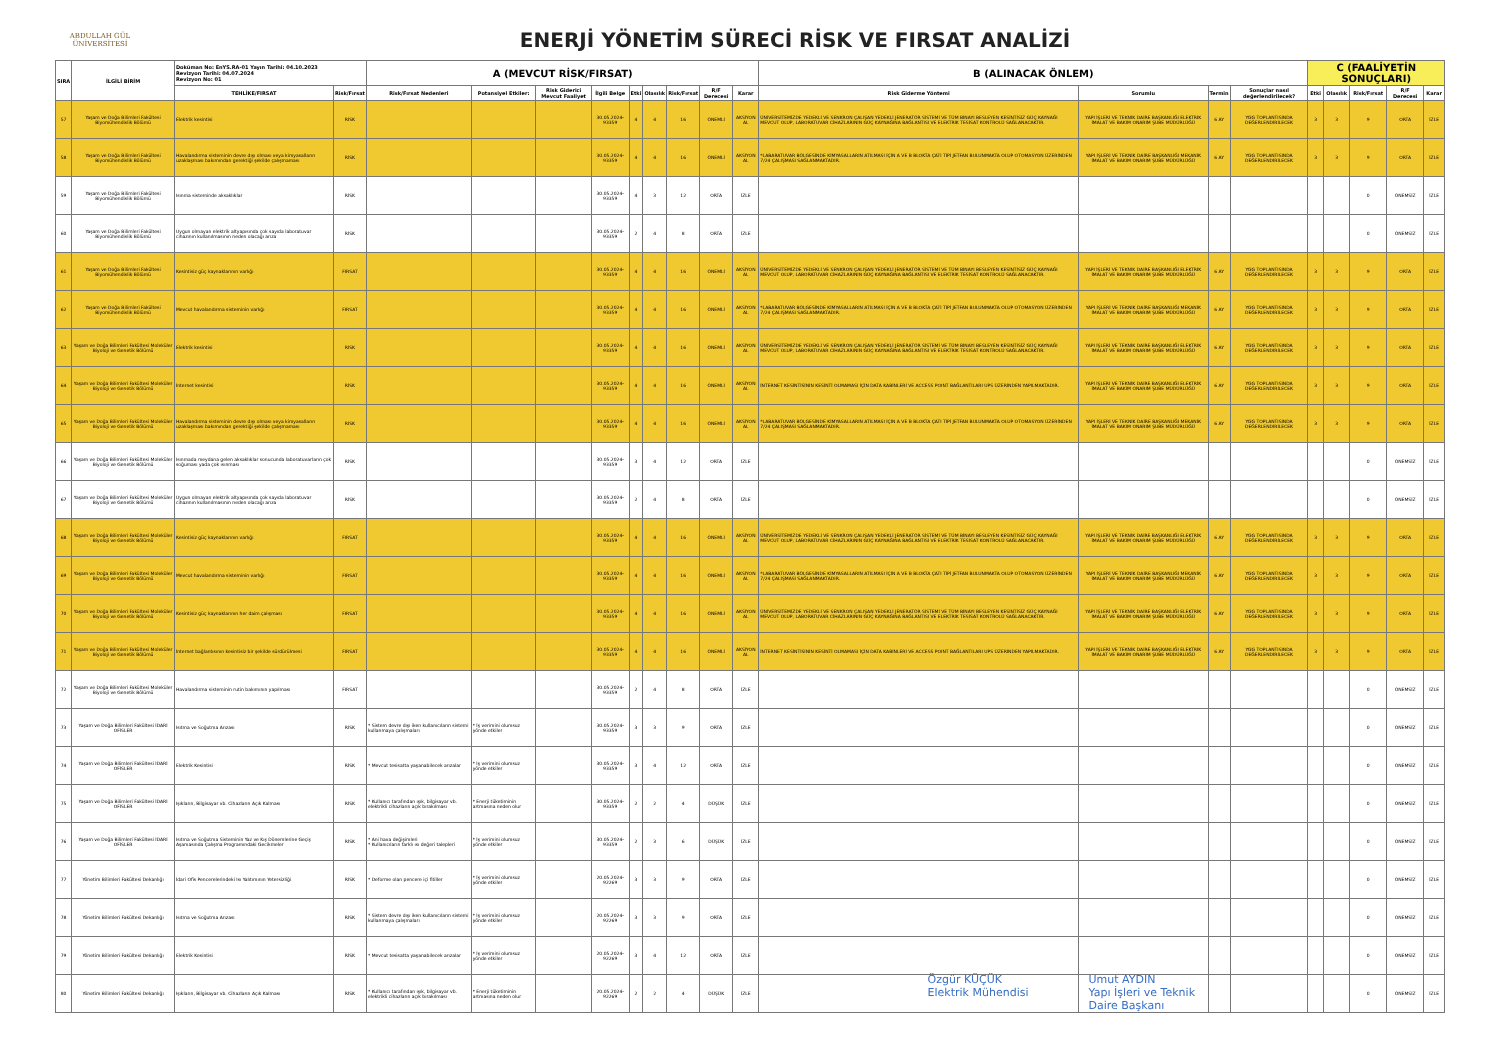ABDULLAH GÜL
ÜNİVERSİTESİ
ENERJİ YÖNETİM SÜRECİ RİSK VE FIRSAT ANALİZİ
| SIRA | İLGİLİ BİRİM | Doküman No: EnYS.RA-01 Yayın Tarihi: 04.10.2023 Revizyon Tarihi: 04.07.2024 Revizyon No: 01 | | A (MEVCUT RİSK/FIRSAT) | | | | | | | | | B (ALINACAK ÖNLEM) | | | | C (FAALİYETİN SONUÇLARI) | | | | |
| --- | --- | --- | --- | --- | --- | --- | --- | --- | --- | --- | --- | --- | --- | --- | --- | --- | --- | --- | --- | --- | --- |
| | | TEHLİKE/FIRSAT | Risk/Fırsat | Risk/Fırsat Nedenleri | Potansiyel Etkiler: | Risk Giderici Mevcut Faaliyet | İlgili Belge | Etki | Olasılık | Risk/Fırsat | R/F Derecesi | Karar | Risk Giderme Yöntemi | Sorumlu | Termin | Sonuçlar nasıl değerlendirilecek? | Etki | Olasılık | Risk/Fırsat | R/F Derecesi | Karar |
| 57 | Yaşam ve Doğa Bilimleri Fakültesi Biyomühendislik Bölümü | Elektrik kesintisi | RİSK | | | | 30.05.2024-93359 | 4 | 4 | 16 | ÖNEMLİ | AKSİYON AL | ÜNİVERSİTEMİZDE YEDEKLİ VE SENKRON ÇALIŞAN YEDEKLİ JENERATÖR SİSTEMİ VE TÜM BİNAYI BESLEYEN KESİNTİSİZ GÜÇ KAYNAĞI MEVCUT OLUP, LABORATUVAR CİHAZLARININ GÜÇ KAYNAĞINA BAĞLANTISI VE ELEKTRİK TESİSAT KONTROLÜ SAĞLANACAKTIR. | YAPI İŞLERİ VE TEKNİK DAİRE BAŞKANLIĞI ELEKTRİK İMALAT VE BAKIM ONARIM ŞUBE MÜDÜRLÜĞÜ | 6 AY | YGG TOPLANTISINDA DEĞERLENDİRİLECEK | 3 | 3 | 9 | ORTA | İZLE |
| 58 | Yaşam ve Doğa Bilimleri Fakültesi Biyomühendislik Bölümü | Havalandırma sisteminin devre dışı olması veya kimyasalların uzaklaşması bakımından gerektiği şekilde çalışmaması | RİSK | | | | 30.05.2024-93359 | 4 | 4 | 16 | ÖNEMLİ | AKSİYON AL | *LABARATUVAR BÖLGESİNDE KİMYASALLARIN ATILMASI İÇİN A VE B BLOKTA ÇATI TİPİ JETFAN BULUNMAKTA OLUP OTOMASYON ÜZERİNDEN 7/24 ÇALIŞMASI SAĞLANMAKTADIR. | YAPI İŞLERİ VE TEKNİK DAİRE BAŞKANLIĞI MEKANİK İMALAT VE BAKIM ONARIM ŞUBE MÜDÜRLÜĞÜ | 6 AY | YGG TOPLANTISINDA DEĞERLENDİRİLECEK | 3 | 3 | 9 | ORTA | İZLE |
| 59 | Yaşam ve Doğa Bilimleri Fakültesi Biyomühendislik Bölümü | Isınma sisteminde aksaklıklar | RİSK | | | | 30.05.2024-93359 | 4 | 3 | 12 | ORTA | İZLE | | | | | | | 0 | ÖNEMSİZ | İZLE |
| 60 | Yaşam ve Doğa Bilimleri Fakültesi Biyomühendislik Bölümü | Uygun olmayan elektrik altyapısında çok sayıda laboratuvar cihazının kullanılmasının neden olacağı arıza | RİSK | | | | 30.05.2024-93359 | 2 | 4 | 8 | ORTA | İZLE | | | | | | | 0 | ÖNEMSİZ | İZLE |
| 61 | Yaşam ve Doğa Bilimleri Fakültesi Biyomühendislik Bölümü | Kesintisiz güç kaynaklarının varlığı | FIRSAT | | | | 30.05.2024-93359 | 4 | 4 | 16 | ÖNEMLİ | AKSİYON AL | ÜNİVERSİTEMİZDE YEDEKLİ VE SENKRON ÇALIŞAN YEDEKLİ JENERATÖR SİSTEMİ VE TÜM BİNAYI BESLEYEN KESİNTİSİZ GÜÇ KAYNAĞI MEVCUT OLUP, LABORATUVAR CİHAZLARININ GÜÇ KAYNAĞINA BAĞLANTISI VE ELEKTRİK TESİSAT KONTROLÜ SAĞLANACAKTIR. | YAPI İŞLERİ VE TEKNİK DAİRE BAŞKANLIĞI ELEKTRİK İMALAT VE BAKIM ONARIM ŞUBE MÜDÜRLÜĞÜ | 6 AY | YGG TOPLANTISINDA DEĞERLENDİRİLECEK | 3 | 3 | 9 | ORTA | İZLE |
| 62 | Yaşam ve Doğa Bilimleri Fakültesi Biyomühendislik Bölümü | Mevcut havalandırma sisteminin varlığı | FIRSAT | | | | 30.05.2024-93359 | 4 | 4 | 16 | ÖNEMLİ | AKSİYON AL | *LABARATUVAR BÖLGESİNDE KİMYASALLARIN ATILMASI İÇİN A VE B BLOKTA ÇATI TİPİ JETFAN BULUNMAKTA OLUP OTOMASYON ÜZERİNDEN 7/24 ÇALIŞMASI SAĞLANMAKTADIR. | YAPI İŞLERİ VE TEKNİK DAİRE BAŞKANLIĞI MEKANİK İMALAT VE BAKIM ONARIM ŞUBE MÜDÜRLÜĞÜ | 6 AY | YGG TOPLANTISINDA DEĞERLENDİRİLECEK | 3 | 3 | 9 | ORTA | İZLE |
| 63 | Yaşam ve Doğa Bilimleri Fakültesi Moleküler Biyoloji ve Genetik Bölümü | Elektrik kesintisi | RİSK | | | | 30.05.2024-93359 | 4 | 4 | 16 | ÖNEMLİ | AKSİYON AL | ÜNİVERSİTEMİZDE YEDEKLİ VE SENKRON ÇALIŞAN YEDEKLİ JENERATÖR SİSTEMİ VE TÜM BİNAYI BESLEYEN KESİNTİSİZ GÜÇ KAYNAĞI MEVCUT OLUP, LABORATUVAR CİHAZLARININ GÜÇ KAYNAĞINA BAĞLANTISI VE ELEKTRİK TESİSAT KONTROLÜ SAĞLANACAKTIR. | YAPI İŞLERİ VE TEKNİK DAİRE BAŞKANLIĞI ELEKTRİK İMALAT VE BAKIM ONARIM ŞUBE MÜDÜRLÜĞÜ | 6 AY | YGG TOPLANTISINDA DEĞERLENDİRİLECEK | 3 | 3 | 9 | ORTA | İZLE |
| 64 | Yaşam ve Doğa Bilimleri Fakültesi Moleküler Biyoloji ve Genetik Bölümü | İnternet kesintisi | RİSK | | | | 30.05.2024-93359 | 4 | 4 | 16 | ÖNEMLİ | AKSİYON AL | İNTERNET KESİNTİSİNİN KESİNTİ OLMAMASI İÇİN DATA KABİNLERİ VE ACCESS POINT BAĞLANTILARI UPS ÜZERİNDEN YAPILMAKTADIR. | YAPI İŞLERİ VE TEKNİK DAİRE BAŞKANLIĞI ELEKTRİK İMALAT VE BAKIM ONARIM ŞUBE MÜDÜRLÜĞÜ | 6 AY | YGG TOPLANTISINDA DEĞERLENDİRİLECEK | 3 | 3 | 9 | ORTA | İZLE |
| 65 | Yaşam ve Doğa Bilimleri Fakültesi Moleküler Biyoloji ve Genetik Bölümü | Havalandırma sisteminin devre dışı olması veya kimyasalların uzaklaşması bakımından gerektiği şekilde çalışmaması | RİSK | | | | 30.05.2024-93359 | 4 | 4 | 16 | ÖNEMLİ | AKSİYON AL | *LABARATUVAR BÖLGESİNDE KİMYASALLARIN ATILMASI İÇİN A VE B BLOKTA ÇATI TİPİ JETFAN BULUNMAKTA OLUP OTOMASYON ÜZERİNDEN 7/24 ÇALIŞMASI SAĞLANMAKTADIR. | YAPI İŞLERİ VE TEKNİK DAİRE BAŞKANLIĞI MEKANİK İMALAT VE BAKIM ONARIM ŞUBE MÜDÜRLÜĞÜ | 6 AY | YGG TOPLANTISINDA DEĞERLENDİRİLECEK | 3 | 3 | 9 | ORTA | İZLE |
| 66 | Yaşam ve Doğa Bilimleri Fakültesi Moleküler Biyoloji ve Genetik Bölümü | Isınmada meydana gelen aksaklıklar sonucunda laboratuvarların çok soğuması yada çok ısınması | RİSK | | | | 30.05.2024-93359 | 3 | 4 | 12 | ORTA | İZLE | | | | | | | 0 | ÖNEMSİZ | İZLE |
| 67 | Yaşam ve Doğa Bilimleri Fakültesi Moleküler Biyoloji ve Genetik Bölümü | Uygun olmayan elektrik altyapısında çok sayıda laboratuvar cihazının kullanılmasının neden olacağı arıza | RİSK | | | | 30.05.2024-93359 | 2 | 4 | 8 | ORTA | İZLE | | | | | | | 0 | ÖNEMSİZ | İZLE |
| 68 | Yaşam ve Doğa Bilimleri Fakültesi Moleküler Biyoloji ve Genetik Bölümü | Kesintisiz güç kaynaklarının varlığı | FIRSAT | | | | 30.05.2024-93359 | 4 | 4 | 16 | ÖNEMLİ | AKSİYON AL | ÜNİVERSİTEMİZDE YEDEKLİ VE SENKRON ÇALIŞAN YEDEKLİ JENERATÖR SİSTEMİ VE TÜM BİNAYI BESLEYEN KESİNTİSİZ GÜÇ KAYNAĞI MEVCUT OLUP, LABORATUVAR CİHAZLARININ GÜÇ KAYNAĞINA BAĞLANTISI VE ELEKTRİK TESİSAT KONTROLÜ SAĞLANACAKTIR. | YAPI İŞLERİ VE TEKNİK DAİRE BAŞKANLIĞI ELEKTRİK İMALAT VE BAKIM ONARIM ŞUBE MÜDÜRLÜĞÜ | 6 AY | YGG TOPLANTISINDA DEĞERLENDİRİLECEK | 3 | 3 | 9 | ORTA | İZLE |
| 69 | Yaşam ve Doğa Bilimleri Fakültesi Moleküler Biyoloji ve Genetik Bölümü | Mevcut havalandırma sisteminin varlığı | FIRSAT | | | | 30.05.2024-93359 | 4 | 4 | 16 | ÖNEMLİ | AKSİYON AL | *LABARATUVAR BÖLGESİNDE KİMYASALLARIN ATILMASI İÇİN A VE B BLOKTA ÇATI TİPİ JETFAN BULUNMAKTA OLUP OTOMASYON ÜZERİNDEN 7/24 ÇALIŞMASI SAĞLANMAKTADIR. | YAPI İŞLERİ VE TEKNİK DAİRE BAŞKANLIĞI MEKANİK İMALAT VE BAKIM ONARIM ŞUBE MÜDÜRLÜĞÜ | 6 AY | YGG TOPLANTISINDA DEĞERLENDİRİLECEK | 3 | 3 | 9 | ORTA | İZLE |
| 70 | Yaşam ve Doğa Bilimleri Fakültesi Moleküler Biyoloji ve Genetik Bölümü | Kesintisiz güç kaynaklarının her daim çalışması | FIRSAT | | | | 30.05.2024-93359 | 4 | 4 | 16 | ÖNEMLİ | AKSİYON AL | ÜNİVERSİTEMİZDE YEDEKLİ VE SENKRON ÇALIŞAN YEDEKLİ JENERATÖR SİSTEMİ VE TÜM BİNAYI BESLEYEN KESİNTİSİZ GÜÇ KAYNAĞI MEVCUT OLUP, LABORATUVAR CİHAZLARININ GÜÇ KAYNAĞINA BAĞLANTISI VE ELEKTRİK TESİSAT KONTROLÜ SAĞLANACAKTIR. | YAPI İŞLERİ VE TEKNİK DAİRE BAŞKANLIĞI ELEKTRİK İMALAT VE BAKIM ONARIM ŞUBE MÜDÜRLÜĞÜ | 6 AY | YGG TOPLANTISINDA DEĞERLENDİRİLECEK | 3 | 3 | 9 | ORTA | İZLE |
| 71 | Yaşam ve Doğa Bilimleri Fakültesi Moleküler Biyoloji ve Genetik Bölümü | İnternet bağlantısının kesintisiz bir şekilde sürdürülmesi | FIRSAT | | | | 30.05.2024-93359 | 4 | 4 | 16 | ÖNEMLİ | AKSİYON AL | İNTERNET KESİNTİSİNİN KESİNTİ OLMAMASI İÇİN DATA KABİNLERİ VE ACCESS POINT BAĞLANTILARI UPS ÜZERİNDEN YAPILMAKTADIR. | YAPI İŞLERİ VE TEKNİK DAİRE BAŞKANLIĞI ELEKTRİK İMALAT VE BAKIM ONARIM ŞUBE MÜDÜRLÜĞÜ | 6 AY | YGG TOPLANTISINDA DEĞERLENDİRİLECEK | 3 | 3 | 9 | ORTA | İZLE |
| 72 | Yaşam ve Doğa Bilimleri Fakültesi Moleküler Biyoloji ve Genetik Bölümü | Havalandırma sisteminin rutin bakımının yapılması | FIRSAT | | | | 30.05.2024-93359 | 2 | 4 | 8 | ORTA | İZLE | | | | | | | 0 | ÖNEMSİZ | İZLE |
| 73 | Yaşam ve Doğa Bilimleri Fakültesi İDARİ OFİSLER | Isıtma ve Soğutma Arızası | RİSK | * Sistem devre dışı iken kullanıcıların sistemi kullanmaya çalışmaları | * İş verimini olumsuz yönde etkiler | | 30.05.2024-93359 | 3 | 3 | 9 | ORTA | İZLE | | | | | | | 0 | ÖNEMSİZ | İZLE |
| 74 | Yaşam ve Doğa Bilimleri Fakültesi İDARİ OFİSLER | Elektrik Kesintisi | RİSK | * Mevcut tesisatta yaşanabilecek arızalar | * İş verimini olumsuz yönde etkiler | | 30.05.2024-93359 | 3 | 4 | 12 | ORTA | İZLE | | | | | | | 0 | ÖNEMSİZ | İZLE |
| 75 | Yaşam ve Doğa Bilimleri Fakültesi İDARİ OFİSLER | Işıkların, Bilgisayar vb. Cihazların Açık Kalması | RİSK | * Kullanıcı tarafından ışık, bilgisayar vb. elektrikli cihazların açık bırakılması | * Enerji tüketiminin artmasına neden olur | | 30.05.2024-93359 | 2 | 2 | 4 | DÜŞÜK | İZLE | | | | | | | 0 | ÖNEMSİZ | İZLE |
| 76 | Yaşam ve Doğa Bilimleri Fakültesi İDARİ OFİSLER | Isıtma ve Soğutma Sisteminin Yaz ve Kış Dönemlerine Geçiş Aşamasında Çalışma Programındaki Gecikmeler | RİSK | * Ani hava değişimleri * Kullanıcıların farklı ısı değeri talepleri | * İş verimini olumsuz yönde etkiler | | 30.05.2024-93359 | 2 | 3 | 6 | DÜŞÜK | İZLE | | | | | | | 0 | ÖNEMSİZ | İZLE |
| 77 | Yönetim Bilimleri Fakültesi Dekanlığı | İdari Ofis Pencerelerindeki Isı Yalıtımının Yetersizliği | RİSK | * Deforme olan pencere içi fitiller | * İş verimini olumsuz yönde etkiler | | 20.05.2024-92269 | 3 | 3 | 9 | ORTA | İZLE | | | | | | | 0 | ÖNEMSİZ | İZLE |
| 78 | Yönetim Bilimleri Fakültesi Dekanlığı | Isıtma ve Soğutma Arızası | RİSK | * Sistem devre dışı iken kullanıcıların sistemi kullanmaya çalışmaları | * İş verimini olumsuz yönde etkiler | | 20.05.2024-92269 | 3 | 3 | 9 | ORTA | İZLE | | | | | | | 0 | ÖNEMSİZ | İZLE |
| 79 | Yönetim Bilimleri Fakültesi Dekanlığı | Elektrik Kesintisi | RİSK | * Mevcut tesisatta yaşanabilecek arızalar | * İş verimini olumsuz yönde etkiler | | 20.05.2024-92269 | 3 | 4 | 12 | ORTA | İZLE | | | | | | | 0 | ÖNEMSİZ | İZLE |
| 80 | Yönetim Bilimleri Fakültesi Dekanlığı | Işıkların, Bilgisayar vb. Cihazların Açık Kalması | RİSK | * Kullanıcı tarafından ışık, bilgisayar vb. elektrikli cihazların açık bırakılması | * Enerji tüketiminin artmasına neden olur | | 20.05.2024-92269 | 2 | 2 | 4 | DÜŞÜK | İZLE | | | | | | | 0 | ÖNEMSİZ | İZLE |
Özgür KÜÇÜK
Elektrik Mühendisi
Umut AYDIN
Yapı İşleri ve Teknik
Daire Başkanı